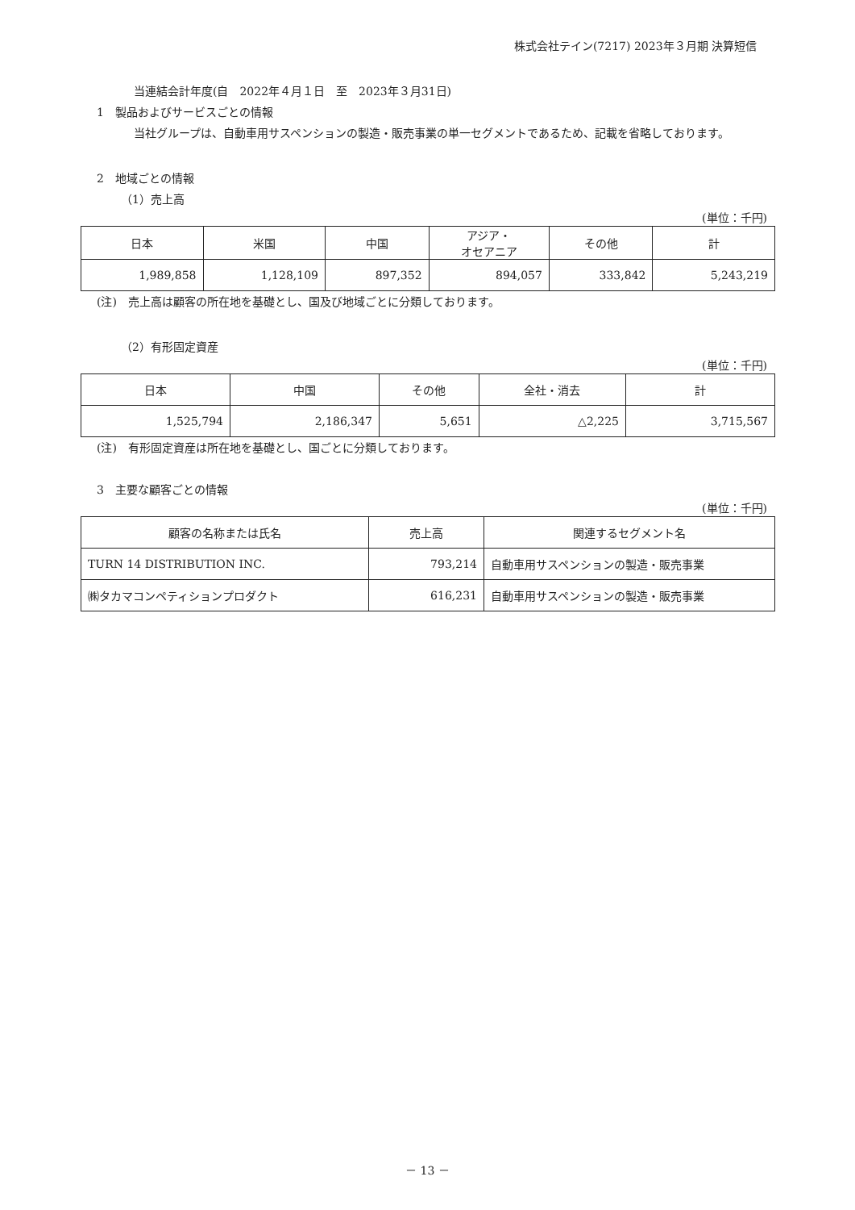株式会社テイン(7217) 2023年３月期 決算短信
当連結会計年度(自　2022年４月１日　至　2023年３月31日)
1　製品およびサービスごとの情報
当社グループは、自動車用サスペンションの製造・販売事業の単一セグメントであるため、記載を省略しております。
2　地域ごとの情報
（1）売上高
(単位：千円)
| 日本 | 米国 | 中国 | アジア・ オセアニア | その他 | 計 |
| --- | --- | --- | --- | --- | --- |
| 1,989,858 | 1,128,109 | 897,352 | 894,057 | 333,842 | 5,243,219 |
(注)　売上高は顧客の所在地を基礎とし、国及び地域ごとに分類しております。
（2）有形固定資産
(単位：千円)
| 日本 | 中国 | その他 | 全社・消去 | 計 |
| --- | --- | --- | --- | --- |
| 1,525,794 | 2,186,347 | 5,651 | △2,225 | 3,715,567 |
(注)　有形固定資産は所在地を基礎とし、国ごとに分類しております。
3　主要な顧客ごとの情報
(単位：千円)
| 顧客の名称または氏名 | 売上高 | 関連するセグメント名 |
| --- | --- | --- |
| TURN 14 DISTRIBUTION INC. | 793,214 | 自動車用サスペンションの製造・販売事業 |
| ㈱タカマコンペティションプロダクト | 616,231 | 自動車用サスペンションの製造・販売事業 |
－ 13 －